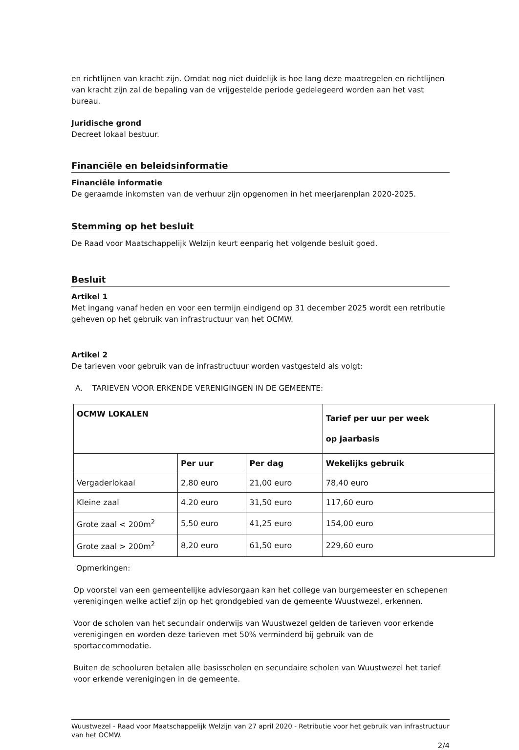en richtlijnen van kracht zijn. Omdat nog niet duidelijk is hoe lang deze maatregelen en richtlijnen van kracht zijn zal de bepaling van de vrijgestelde periode gedelegeerd worden aan het vast bureau.
Juridische grond
Decreet lokaal bestuur.
Financiële en beleidsinformatie
Financiële informatie
De geraamde inkomsten van de verhuur zijn opgenomen in het meerjarenplan 2020-2025.
Stemming op het besluit
De Raad voor Maatschappelijk Welzijn keurt eenparig het volgende besluit goed.
Besluit
Artikel 1
Met ingang vanaf heden en voor een termijn eindigend op 31 december 2025 wordt een retributie geheven op het gebruik van infrastructuur van het OCMW.
Artikel 2
De tarieven voor gebruik van de infrastructuur worden vastgesteld als volgt:
A. TARIEVEN VOOR ERKENDE VERENIGINGEN IN DE GEMEENTE:
| OCMW LOKALEN | | | Tarief per uur per week op jaarbasis |
| --- | --- | --- | --- |
| | Per uur | Per dag | Wekelijks gebruik |
| Vergaderlokaal | 2,80 euro | 21,00 euro | 78,40 euro |
| Kleine zaal | 4.20 euro | 31,50 euro | 117,60 euro |
| Grote zaal < 200m<sup>2</sup> | 5,50 euro | 41,25 euro | 154,00 euro |
| Grote zaal > 200m<sup>2</sup> | 8,20 euro | 61,50 euro | 229,60 euro |
Opmerkingen:
Op voorstel van een gemeentelijke adviesorgaan kan het college van burgemeester en schepenen verenigingen welke actief zijn op het grondgebied van de gemeente Wuustwezel, erkennen.
Voor de scholen van het secundair onderwijs van Wuustwezel gelden de tarieven voor erkende verenigingen en worden deze tarieven met 50% verminderd bij gebruik van de sportaccommodatie.
Buiten de schooluren betalen alle basisscholen en secundaire scholen van Wuustwezel het tarief voor erkende verenigingen in de gemeente.
Wuustwezel - Raad voor Maatschappelijk Welzijn van 27 april 2020 - Retributie voor het gebruik van infrastructuur van het OCMW.
2/4